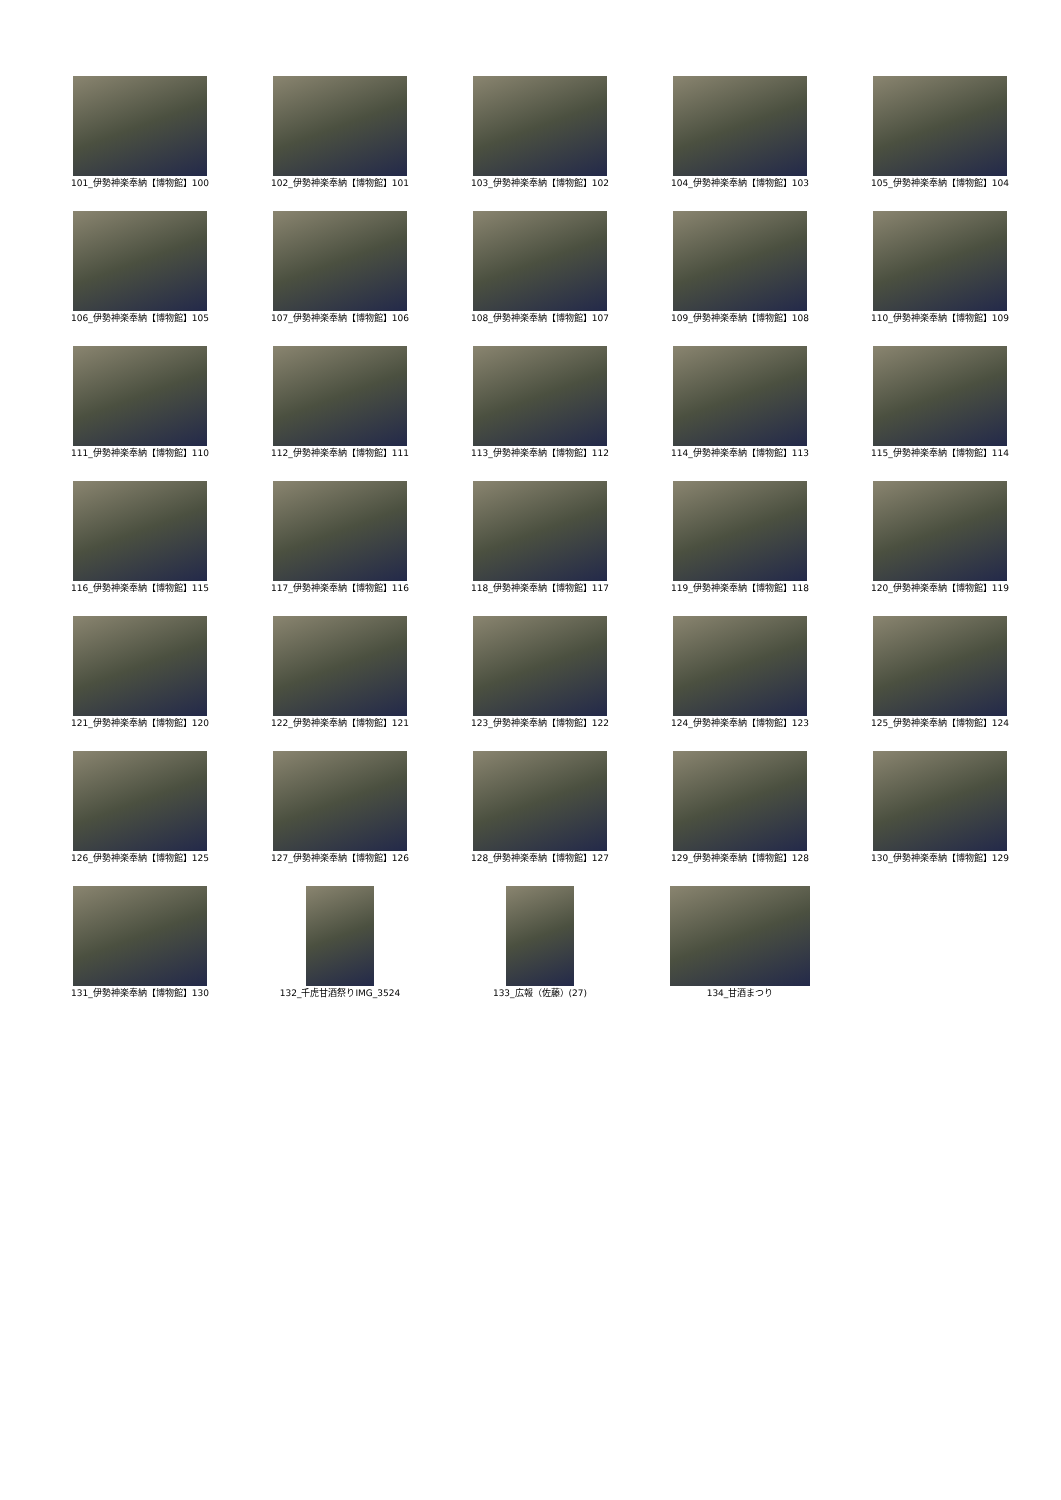101_伊勢神楽奉納【博物館】100
102_伊勢神楽奉納【博物館】101
103_伊勢神楽奉納【博物館】102
104_伊勢神楽奉納【博物館】103
105_伊勢神楽奉納【博物館】104
106_伊勢神楽奉納【博物館】105
107_伊勢神楽奉納【博物館】106
108_伊勢神楽奉納【博物館】107
109_伊勢神楽奉納【博物館】108
110_伊勢神楽奉納【博物館】109
111_伊勢神楽奉納【博物館】110
112_伊勢神楽奉納【博物館】111
113_伊勢神楽奉納【博物館】112
114_伊勢神楽奉納【博物館】113
115_伊勢神楽奉納【博物館】114
116_伊勢神楽奉納【博物館】115
117_伊勢神楽奉納【博物館】116
118_伊勢神楽奉納【博物館】117
119_伊勢神楽奉納【博物館】118
120_伊勢神楽奉納【博物館】119
121_伊勢神楽奉納【博物館】120
122_伊勢神楽奉納【博物館】121
123_伊勢神楽奉納【博物館】122
124_伊勢神楽奉納【博物館】123
125_伊勢神楽奉納【博物館】124
126_伊勢神楽奉納【博物館】125
127_伊勢神楽奉納【博物館】126
128_伊勢神楽奉納【博物館】127
129_伊勢神楽奉納【博物館】128
130_伊勢神楽奉納【博物館】129
131_伊勢神楽奉納【博物館】130
132_千虎甘酒祭りIMG_3524
133_広報（佐藤）(27)
134_甘酒まつり